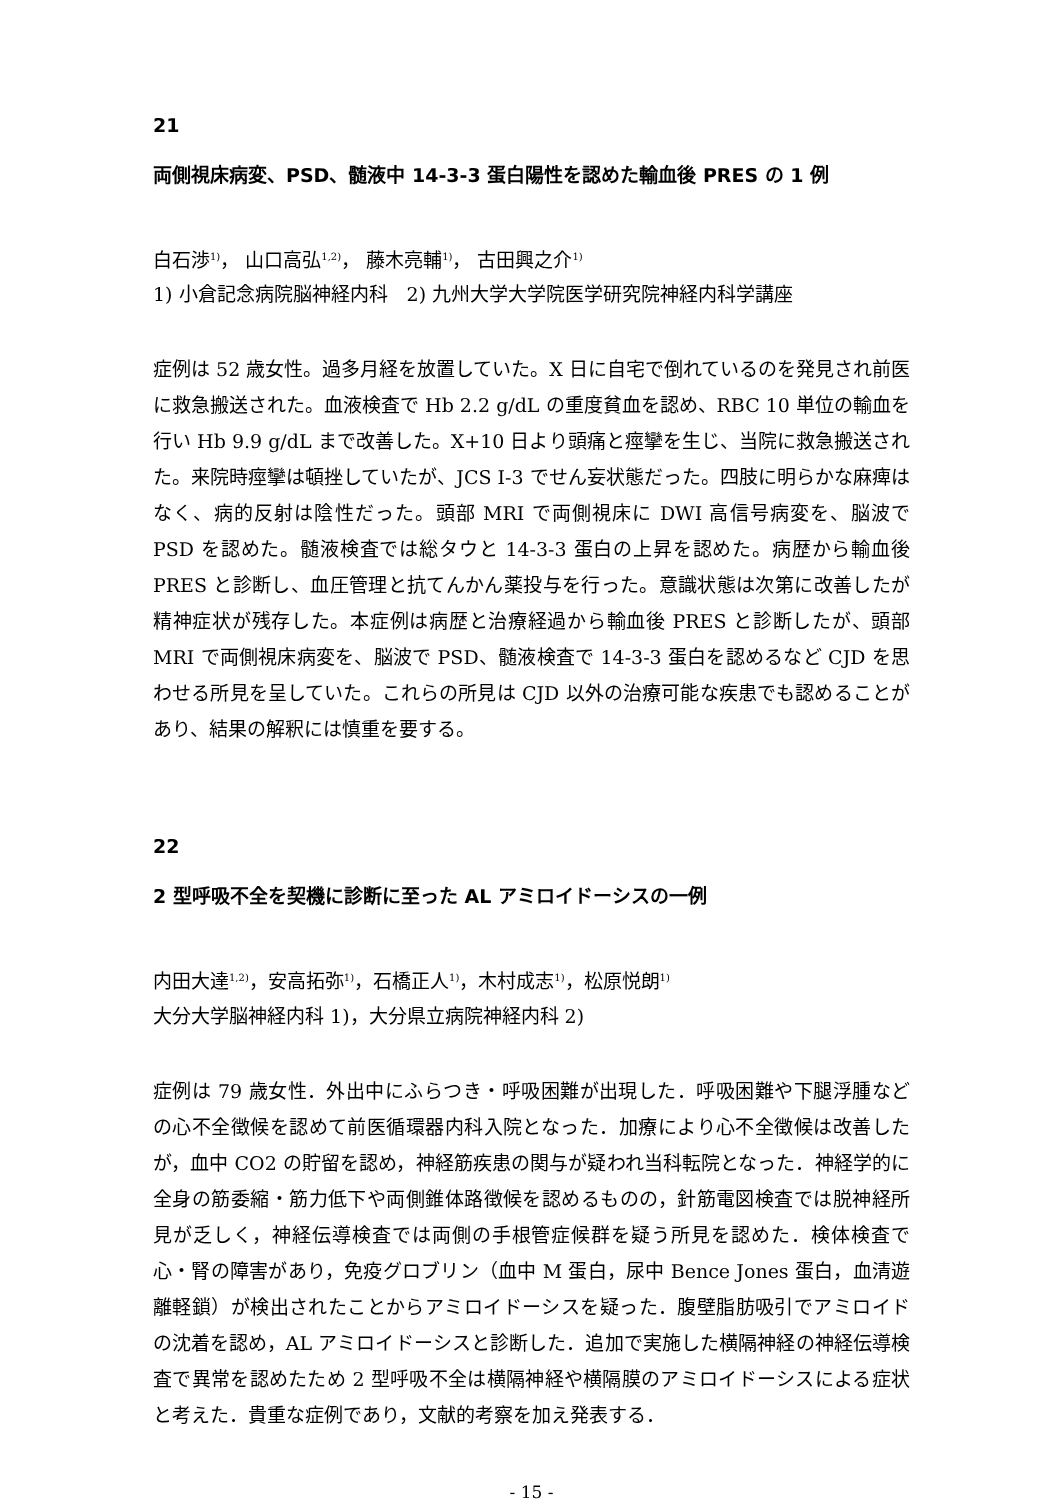21
両側視床病変、PSD、髄液中 14-3-3 蛋白陽性を認めた輸血後 PRES の 1 例
白石渉<sup>1)</sup>， 山口高弘<sup>1,2)</sup>， 藤木亮輔<sup>1)</sup>， 古田興之介<sup>1)</sup>
1) 小倉記念病院脳神経内科　2) 九州大学大学院医学研究院神経内科学講座
症例は 52 歳女性。過多月経を放置していた。X 日に自宅で倒れているのを発見され前医に救急搬送された。血液検査で Hb 2.2 g/dL の重度貧血を認め、RBC 10 単位の輸血を行い Hb 9.9 g/dL まで改善した。X+10 日より頭痛と痙攣を生じ、当院に救急搬送された。来院時痙攣は頓挫していたが、JCS Ⅰ-3 でせん妄状態だった。四肢に明らかな麻痺はなく、病的反射は陰性だった。頭部 MRI で両側視床に DWI 高信号病変を、脳波で PSD を認めた。髄液検査では総タウと 14-3-3 蛋白の上昇を認めた。病歴から輸血後 PRES と診断し、血圧管理と抗てんかん薬投与を行った。意識状態は次第に改善したが精神症状が残存した。本症例は病歴と治療経過から輸血後 PRES と診断したが、頭部 MRI で両側視床病変を、脳波で PSD、髄液検査で 14-3-3 蛋白を認めるなど CJD を思わせる所見を呈していた。これらの所見は CJD 以外の治療可能な疾患でも認めることがあり、結果の解釈には慎重を要する。
22
2 型呼吸不全を契機に診断に至った AL アミロイドーシスの一例
内田大達<sup>1,2)</sup>，安高拓弥<sup>1)</sup>，石橋正人<sup>1)</sup>，木村成志<sup>1)</sup>，松原悦朗<sup>1)</sup>
大分大学脳神経内科 1)，大分県立病院神経内科 2)
症例は 79 歳女性．外出中にふらつき・呼吸困難が出現した．呼吸困難や下腿浮腫などの心不全徴候を認めて前医循環器内科入院となった．加療により心不全徴候は改善したが，血中 CO2 の貯留を認め，神経筋疾患の関与が疑われ当科転院となった．神経学的に全身の筋委縮・筋力低下や両側錐体路徴候を認めるものの，針筋電図検査では脱神経所見が乏しく，神経伝導検査では両側の手根管症候群を疑う所見を認めた．検体検査で心・腎の障害があり，免疫グロブリン（血中 M 蛋白，尿中 Bence Jones 蛋白，血清遊離軽鎖）が検出されたことからアミロイドーシスを疑った．腹壁脂肪吸引でアミロイドの沈着を認め，AL アミロイドーシスと診断した．追加で実施した横隔神経の神経伝導検査で異常を認めたため 2 型呼吸不全は横隔神経や横隔膜のアミロイドーシスによる症状と考えた．貴重な症例であり，文献的考察を加え発表する．
- 15 -